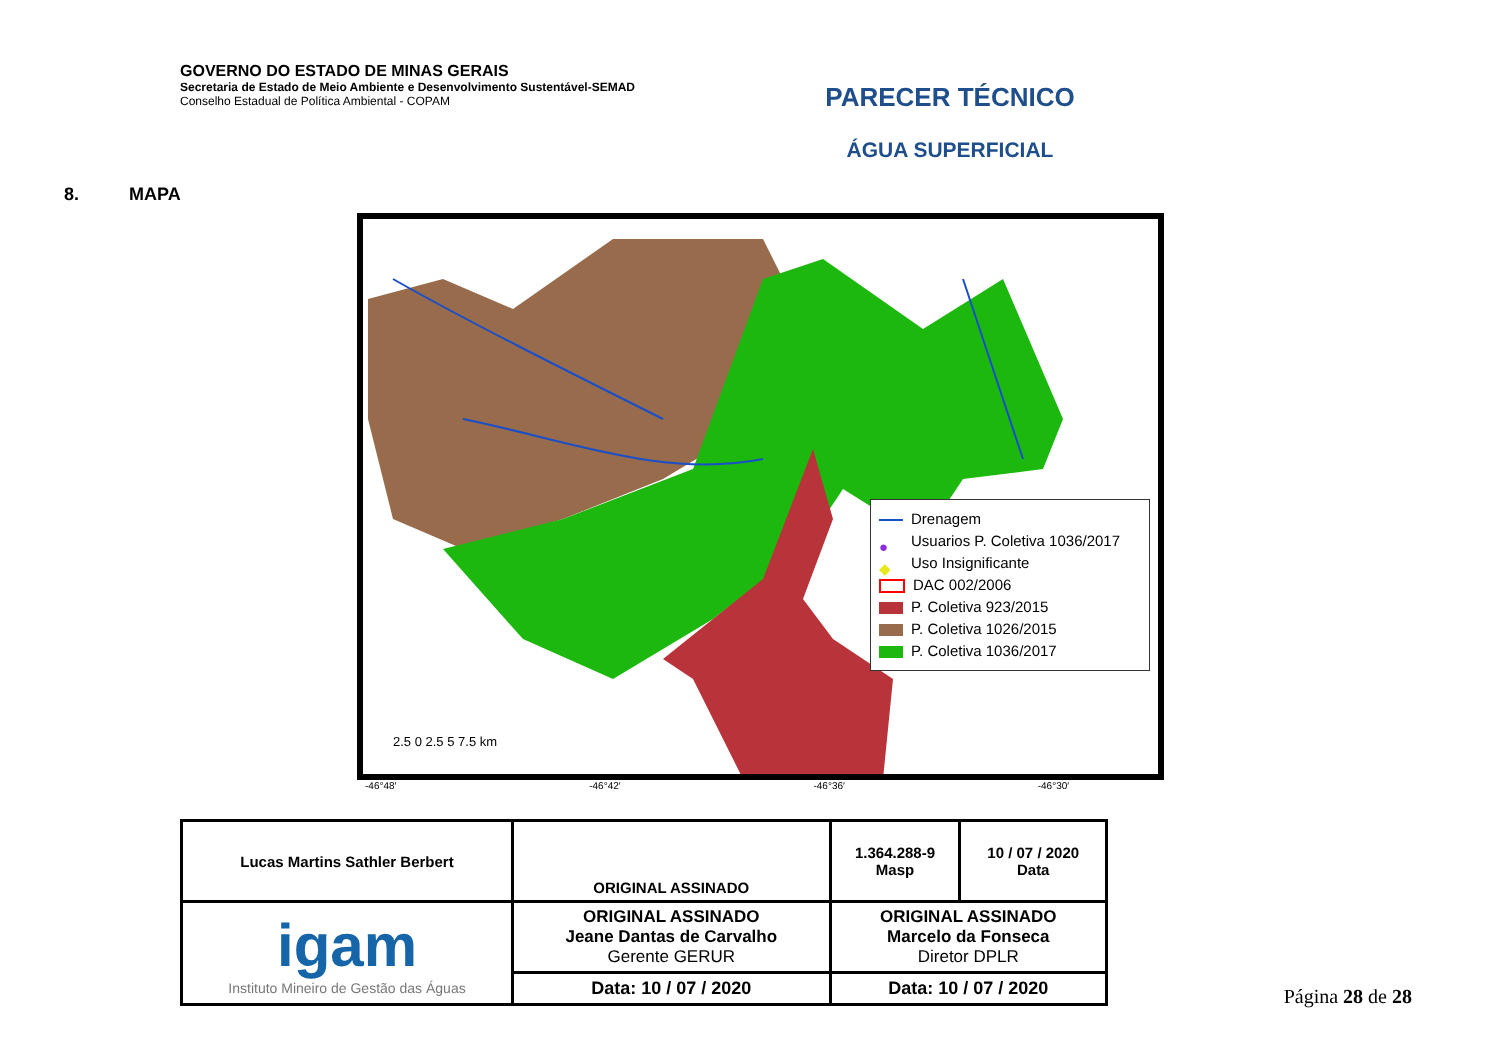GOVERNO DO ESTADO DE MINAS GERAIS
Secretaria de Estado de Meio Ambiente e Desenvolvimento Sustentável-SEMAD
Conselho Estadual de Política Ambiental - COPAM
PARECER TÉCNICO
ÁGUA SUPERFICIAL
8. MAPA
2.5 0 2.5 5 7.5 km
Drenagem
● Usuarios P. Coletiva 1036/2017
◆ Uso Insignificante
DAC 002/2006
P. Coletiva 923/2015
P. Coletiva 1026/2015
P. Coletiva 1036/2017
-46°48′ -46°42′ -46°36′ -46°30′
| Lucas Martins Sathler Berbert | ORIGINAL ASSINADO | 1.364.288-9 Masp | 10 / 07 / 2020 Data |
| igam Instituto Mineiro de Gestão das Águas | ORIGINAL ASSINADO Jeane Dantas de Carvalho Gerente GERUR | ORIGINAL ASSINADO Marcelo da Fonseca Diretor DPLR | |
| | Data: 10 / 07 / 2020 | Data: 10 / 07 / 2020 | |
Página 28 de 28